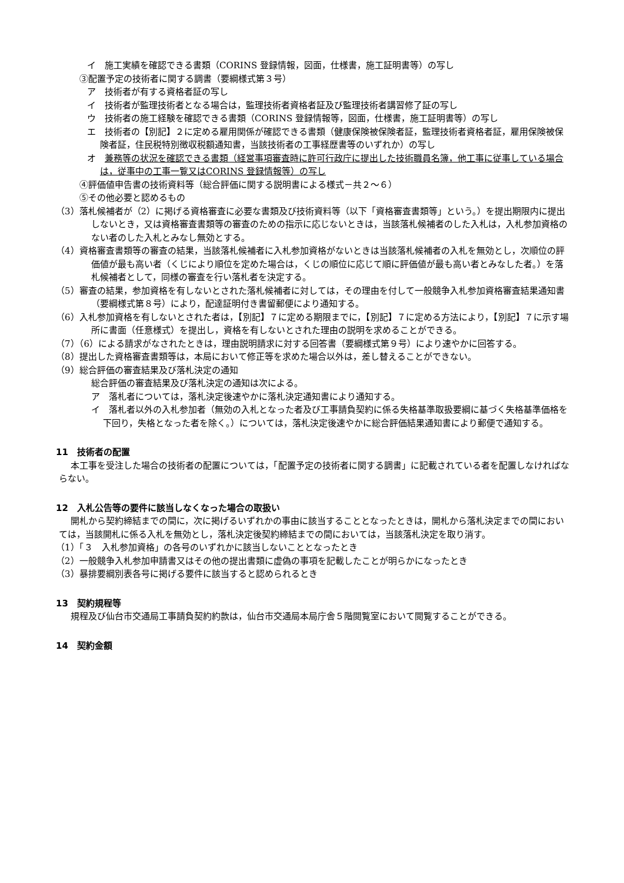イ　施工実績を確認できる書類（CORINS 登録情報，図面，仕様書，施工証明書等）の写し
③配置予定の技術者に関する調書（要綱様式第３号）
ア　技術者が有する資格者証の写し
イ　技術者が監理技術者となる場合は，監理技術者資格者証及び監理技術者講習修了証の写し
ウ　技術者の施工経験を確認できる書類（CORINS 登録情報等，図面，仕様書，施工証明書等）の写し
エ　技術者の【別記】２に定める雇用関係が確認できる書類（健康保険被保険者証，監理技術者資格者証，雇用保険被保険者証，住民税特別徴収税額通知書，当該技術者の工事経歴書等のいずれか）の写し
オ　兼務等の状況を確認できる書類（経営事項審査時に許可行政庁に提出した技術職員名簿，他工事に従事している場合は，従事中の工事一覧又はCORINS 登録情報等）の写し
④評価値申告書の技術資料等（総合評価に関する説明書による様式－共２～６）
⑤その他必要と認めるもの
（3）落札候補者が（2）に掲げる資格審査に必要な書類及び技術資料等（以下「資格審査書類等」という。）を提出期限内に提出しないとき，又は資格審査書類等の審査のための指示に応じないときは，当該落札候補者のした入札は，入札参加資格のない者のした入札とみなし無効とする。
（4）資格審査書類等の審査の結果，当該落札候補者に入札参加資格がないときは当該落札候補者の入札を無効とし，次順位の評価値が最も高い者（くじにより順位を定めた場合は，くじの順位に応じて順に評価値が最も高い者とみなした者。）を落札候補者として，同様の審査を行い落札者を決定する。
（5）審査の結果，参加資格を有しないとされた落札候補者に対しては，その理由を付して一般競争入札参加資格審査結果通知書（要綱様式第８号）により，配達証明付き書留郵便により通知する。
（6）入札参加資格を有しないとされた者は，【別記】７に定める期限までに，【別記】７に定める方法により，【別記】７に示す場所に書面（任意様式）を提出し，資格を有しないとされた理由の説明を求めることができる。
（7）（6）による請求がなされたときは，理由説明請求に対する回答書（要綱様式第９号）により速やかに回答する。
（8）提出した資格審査書類等は，本局において修正等を求めた場合以外は，差し替えることができない。
（9）総合評価の審査結果及び落札決定の通知
総合評価の審査結果及び落札決定の通知は次による。
ア　落札者については，落札決定後速やかに落札決定通知書により通知する。
イ　落札者以外の入札参加者（無効の入札となった者及び工事請負契約に係る失格基準取扱要綱に基づく失格基準価格を下回り，失格となった者を除く。）については，落札決定後速やかに総合評価結果通知書により郵便で通知する。
11　技術者の配置
本工事を受注した場合の技術者の配置については，「配置予定の技術者に関する調書」に記載されている者を配置しなければならない。
12　入札公告等の要件に該当しなくなった場合の取扱い
開札から契約締結までの間に，次に掲げるいずれかの事由に該当することとなったときは，開札から落札決定までの間においては，当該開札に係る入札を無効とし，落札決定後契約締結までの間においては，当該落札決定を取り消す。
（1）「３　入札参加資格」の各号のいずれかに該当しないこととなったとき
（2）一般競争入札参加申請書又はその他の提出書類に虚偽の事項を記載したことが明らかになったとき
（3）暴排要綱別表各号に掲げる要件に該当すると認められるとき
13　契約規程等
規程及び仙台市交通局工事請負契約約款は，仙台市交通局本局庁舎５階閲覧室において閲覧することができる。
14　契約金額